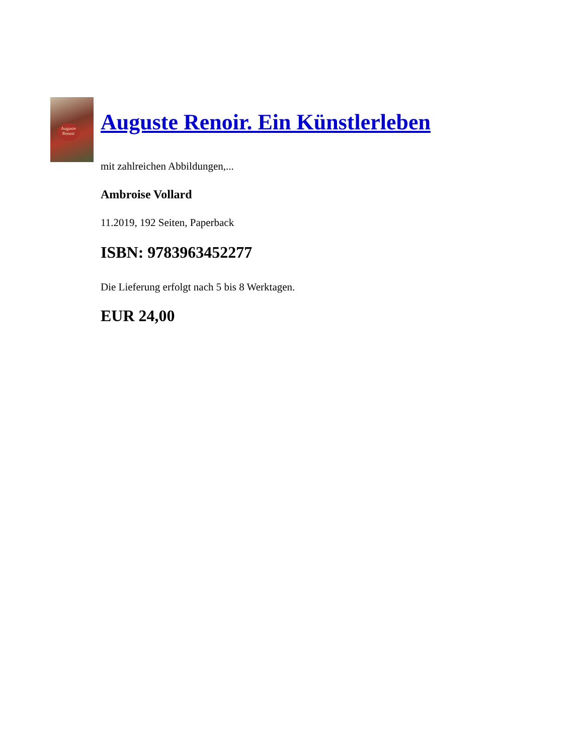Auguste
Renoir
Auguste Renoir. Ein Künstlerleben
mit zahlreichen Abbildungen,...
Ambroise Vollard
11.2019, 192 Seiten, Paperback
ISBN: 9783963452277
Die Lieferung erfolgt nach 5 bis 8 Werktagen.
EUR 24,00